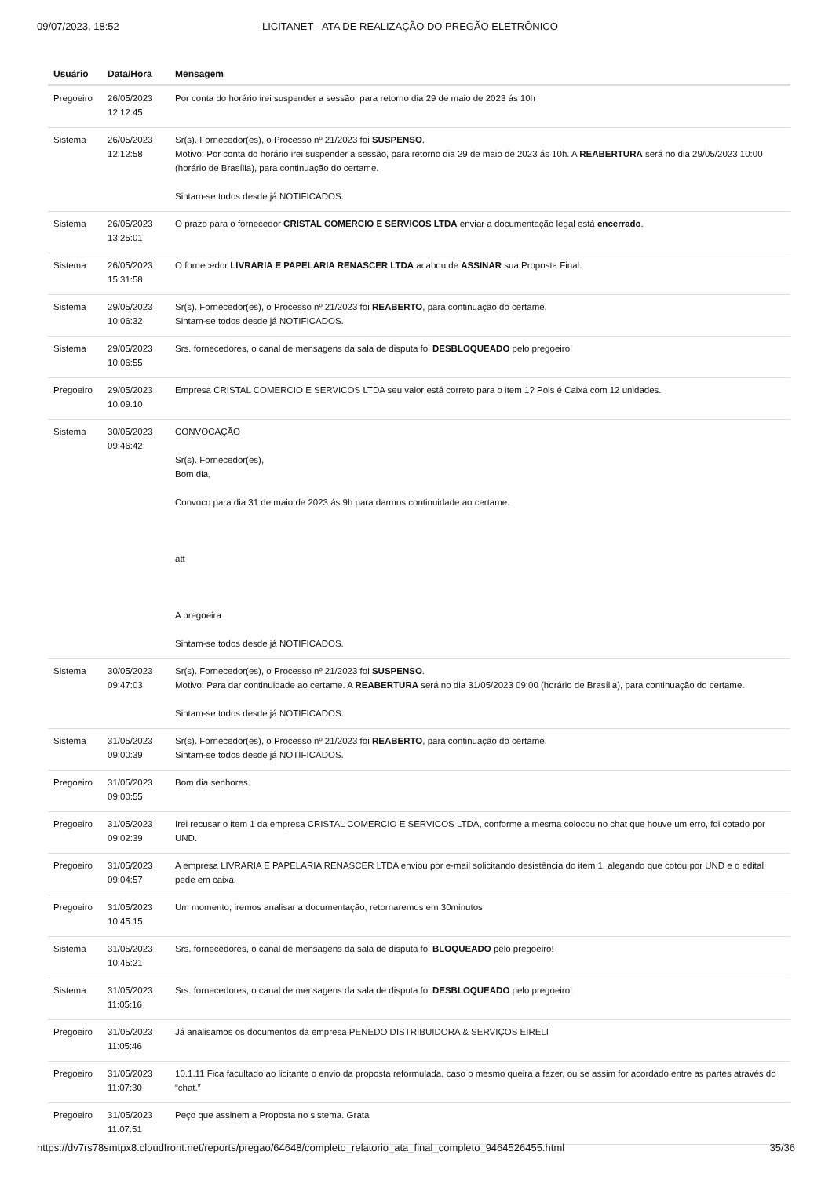09/07/2023, 18:52 LICITANET - ATA DE REALIZAÇÃO DO PREGÃO ELETRÔNICO
| Usuário | Data/Hora | Mensagem |
| --- | --- | --- |
| Pregoeiro | 26/05/2023 12:12:45 | Por conta do horário irei suspender a sessão, para retorno dia 29 de maio de 2023 ás 10h |
| Sistema | 26/05/2023 12:12:58 | Sr(s). Fornecedor(es), o Processo nº 21/2023 foi SUSPENSO . Motivo: Por conta do horário irei suspender a sessão, para retorno dia 29 de maio de 2023 ás 10h. A REABERTURA será no dia 29/05/2023 10:00 (horário de Brasília), para continuação do certame. Sintam-se todos desde já NOTIFICADOS. |
| Sistema | 26/05/2023 13:25:01 | O prazo para o fornecedor CRISTAL COMERCIO E SERVICOS LTDA enviar a documentação legal está encerrado . |
| Sistema | 26/05/2023 15:31:58 | O fornecedor LIVRARIA E PAPELARIA RENASCER LTDA acabou de ASSINAR sua Proposta Final. |
| Sistema | 29/05/2023 10:06:32 | Sr(s). Fornecedor(es), o Processo nº 21/2023 foi REABERTO , para continuação do certame. Sintam-se todos desde já NOTIFICADOS. |
| Sistema | 29/05/2023 10:06:55 | Srs. fornecedores, o canal de mensagens da sala de disputa foi DESBLOQUEADO pelo pregoeiro! |
| Pregoeiro | 29/05/2023 10:09:10 | Empresa CRISTAL COMERCIO E SERVICOS LTDA seu valor está correto para o item 1? Pois é Caixa com 12 unidades. |
| Sistema | 30/05/2023 09:46:42 | CONVOCAÇÃO Sr(s). Fornecedor(es), Bom dia, Convoco para dia 31 de maio de 2023 ás 9h para darmos continuidade ao certame. att A pregoeira Sintam-se todos desde já NOTIFICADOS. |
| Sistema | 30/05/2023 09:47:03 | Sr(s). Fornecedor(es), o Processo nº 21/2023 foi SUSPENSO . Motivo: Para dar continuidade ao certame. A REABERTURA será no dia 31/05/2023 09:00 (horário de Brasília), para continuação do certame. Sintam-se todos desde já NOTIFICADOS. |
| Sistema | 31/05/2023 09:00:39 | Sr(s). Fornecedor(es), o Processo nº 21/2023 foi REABERTO , para continuação do certame. Sintam-se todos desde já NOTIFICADOS. |
| Pregoeiro | 31/05/2023 09:00:55 | Bom dia senhores. |
| Pregoeiro | 31/05/2023 09:02:39 | Irei recusar o item 1 da empresa CRISTAL COMERCIO E SERVICOS LTDA, conforme a mesma colocou no chat que houve um erro, foi cotado por UND. |
| Pregoeiro | 31/05/2023 09:04:57 | A empresa LIVRARIA E PAPELARIA RENASCER LTDA enviou por e-mail solicitando desistência do item 1, alegando que cotou por UND e o edital pede em caixa. |
| Pregoeiro | 31/05/2023 10:45:15 | Um momento, iremos analisar a documentação, retornaremos em 30minutos |
| Sistema | 31/05/2023 10:45:21 | Srs. fornecedores, o canal de mensagens da sala de disputa foi BLOQUEADO pelo pregoeiro! |
| Sistema | 31/05/2023 11:05:16 | Srs. fornecedores, o canal de mensagens da sala de disputa foi DESBLOQUEADO pelo pregoeiro! |
| Pregoeiro | 31/05/2023 11:05:46 | Já analisamos os documentos da empresa PENEDO DISTRIBUIDORA & SERVIÇOS EIRELI |
| Pregoeiro | 31/05/2023 11:07:30 | 10.1.11 Fica facultado ao licitante o envio da proposta reformulada, caso o mesmo queira a fazer, ou se assim for acordado entre as partes através do “chat.” |
| Pregoeiro | 31/05/2023 11:07:51 | Peço que assinem a Proposta no sistema. Grata |
https://dv7rs78smtpx8.cloudfront.net/reports/pregao/64648/completo_relatorio_ata_final_completo_9464526455.html 35/36